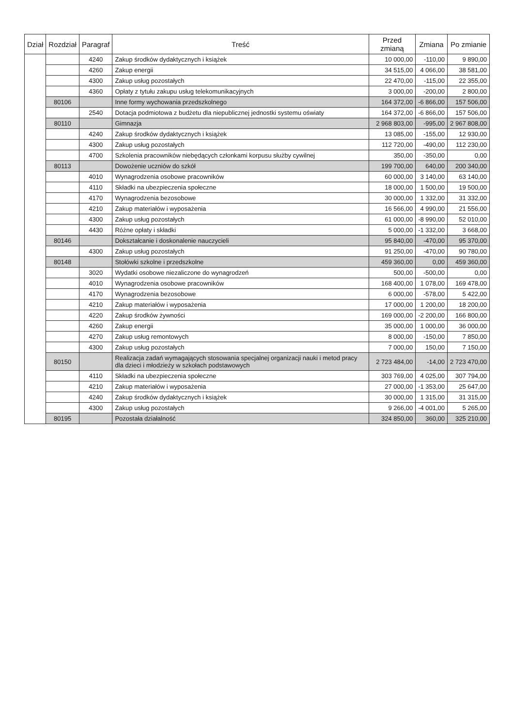| Dział | Rozdział | Paragraf | Treść | Przed zmianą | Zmiana | Po zmianie |
| --- | --- | --- | --- | --- | --- | --- |
| | | 4240 | Zakup środków dydaktycznych i książek | 10 000,00 | -110,00 | 9 890,00 |
| | | 4260 | Zakup energii | 34 515,00 | 4 066,00 | 38 581,00 |
| | | 4300 | Zakup usług pozostałych | 22 470,00 | -115,00 | 22 355,00 |
| | | 4360 | Opłaty z tytułu zakupu usług telekomunikacyjnych | 3 000,00 | -200,00 | 2 800,00 |
| | 80106 | | Inne formy wychowania przedszkolnego | 164 372,00 | -6 866,00 | 157 506,00 |
| | | 2540 | Dotacja podmiotowa z budżetu dla niepublicznej jednostki systemu oświaty | 164 372,00 | -6 866,00 | 157 506,00 |
| | 80110 | | Gimnazja | 2 968 803,00 | -995,00 | 2 967 808,00 |
| | | 4240 | Zakup środków dydaktycznych i książek | 13 085,00 | -155,00 | 12 930,00 |
| | | 4300 | Zakup usług pozostałych | 112 720,00 | -490,00 | 112 230,00 |
| | | 4700 | Szkolenia pracowników niebędących członkami korpusu służby cywilnej | 350,00 | -350,00 | 0,00 |
| | 80113 | | Dowożenie uczniów do szkół | 199 700,00 | 640,00 | 200 340,00 |
| | | 4010 | Wynagrodzenia osobowe pracowników | 60 000,00 | 3 140,00 | 63 140,00 |
| | | 4110 | Składki na ubezpieczenia społeczne | 18 000,00 | 1 500,00 | 19 500,00 |
| | | 4170 | Wynagrodzenia bezosobowe | 30 000,00 | 1 332,00 | 31 332,00 |
| | | 4210 | Zakup materiałów i wyposażenia | 16 566,00 | 4 990,00 | 21 556,00 |
| | | 4300 | Zakup usług pozostałych | 61 000,00 | -8 990,00 | 52 010,00 |
| | | 4430 | Różne opłaty i składki | 5 000,00 | -1 332,00 | 3 668,00 |
| | 80146 | | Dokształcanie i doskonalenie nauczycieli | 95 840,00 | -470,00 | 95 370,00 |
| | | 4300 | Zakup usług pozostałych | 91 250,00 | -470,00 | 90 780,00 |
| | 80148 | | Stołówki szkolne i przedszkolne | 459 360,00 | 0,00 | 459 360,00 |
| | | 3020 | Wydatki osobowe niezaliczone do wynagrodzeń | 500,00 | -500,00 | 0,00 |
| | | 4010 | Wynagrodzenia osobowe pracowników | 168 400,00 | 1 078,00 | 169 478,00 |
| | | 4170 | Wynagrodzenia bezosobowe | 6 000,00 | -578,00 | 5 422,00 |
| | | 4210 | Zakup materiałów i wyposażenia | 17 000,00 | 1 200,00 | 18 200,00 |
| | | 4220 | Zakup środków żywności | 169 000,00 | -2 200,00 | 166 800,00 |
| | | 4260 | Zakup energii | 35 000,00 | 1 000,00 | 36 000,00 |
| | | 4270 | Zakup usług remontowych | 8 000,00 | -150,00 | 7 850,00 |
| | | 4300 | Zakup usług pozostałych | 7 000,00 | 150,00 | 7 150,00 |
| | 80150 | | Realizacja zadań wymagających stosowania specjalnej organizacji nauki i metod pracy dla dzieci i młodzieży w szkołach podstawowych | 2 723 484,00 | -14,00 | 2 723 470,00 |
| | | 4110 | Składki na ubezpieczenia społeczne | 303 769,00 | 4 025,00 | 307 794,00 |
| | | 4210 | Zakup materiałów i wyposażenia | 27 000,00 | -1 353,00 | 25 647,00 |
| | | 4240 | Zakup środków dydaktycznych i książek | 30 000,00 | 1 315,00 | 31 315,00 |
| | | 4300 | Zakup usług pozostałych | 9 266,00 | -4 001,00 | 5 265,00 |
| | 80195 | | Pozostała działalność | 324 850,00 | 360,00 | 325 210,00 |